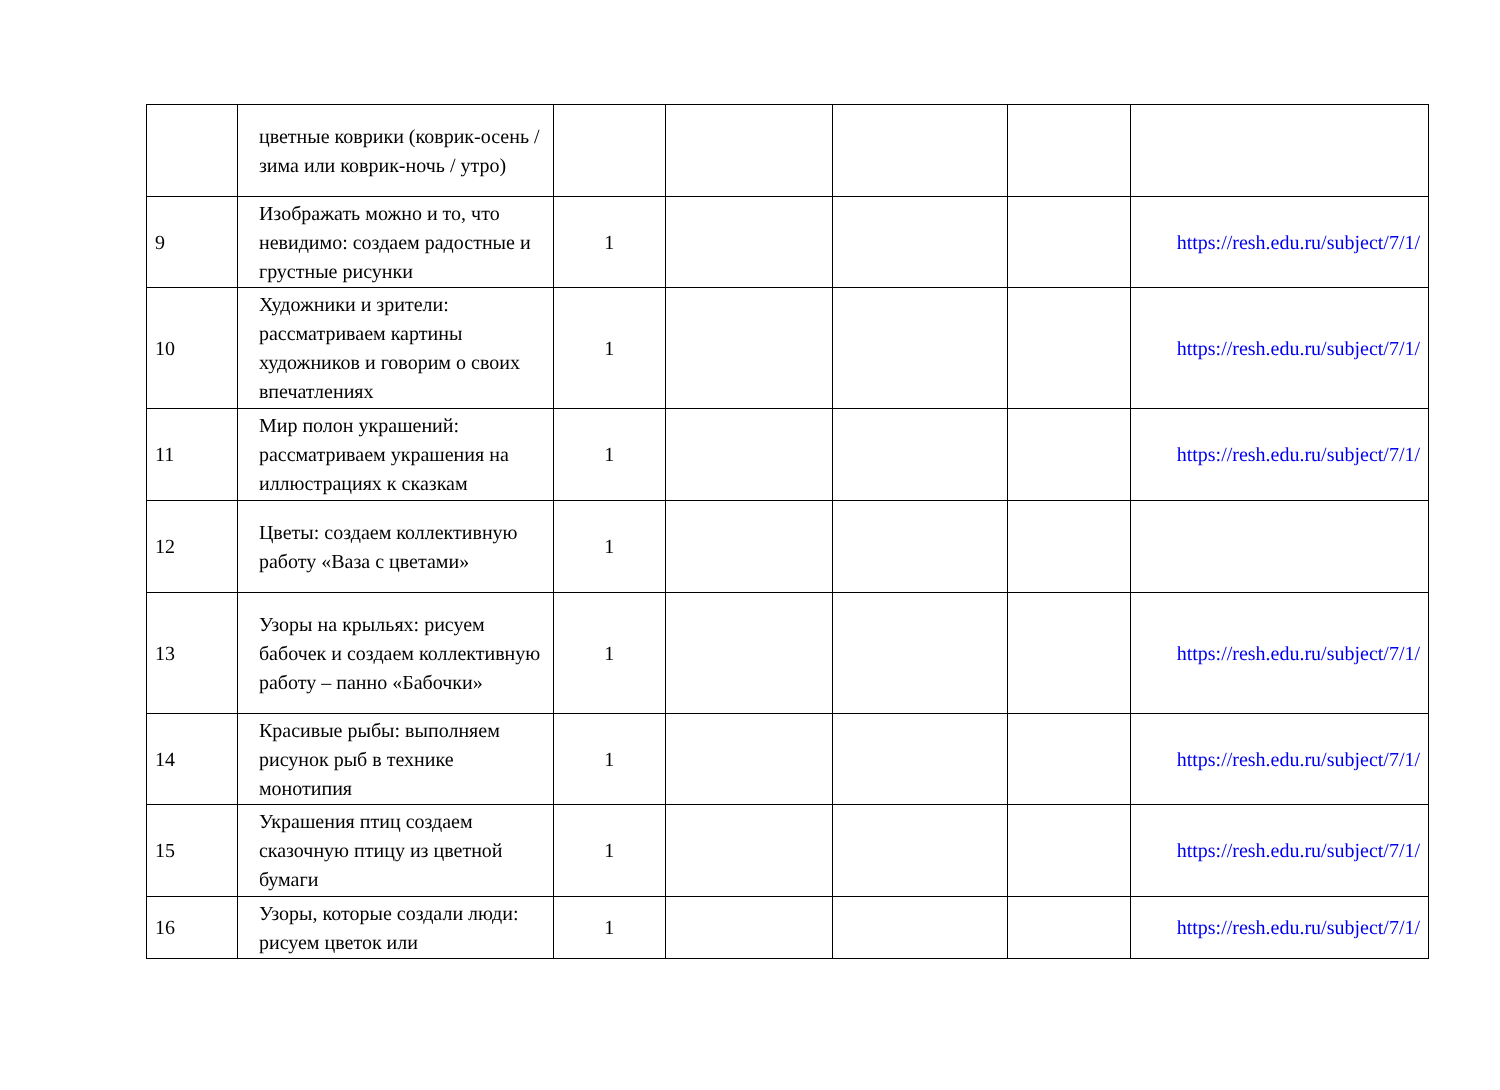| | цветные коврики (коврик-осень / зима или коврик-ночь / утро) | | | | | |
| 9 | Изображать можно и то, что невидимо: создаем радостные и грустные рисунки | 1 | | | | https://resh.edu.ru/subject/7/1/ |
| 10 | Художники и зрители: рассматриваем картины художников и говорим о своих впечатлениях | 1 | | | | https://resh.edu.ru/subject/7/1/ |
| 11 | Мир полон украшений: рассматриваем украшения на иллюстрациях к сказкам | 1 | | | | https://resh.edu.ru/subject/7/1/ |
| 12 | Цветы: создаем коллективную работу «Ваза с цветами» | 1 | | | | |
| 13 | Узоры на крыльях: рисуем бабочек и создаем коллективную работу – панно «Бабочки» | 1 | | | | https://resh.edu.ru/subject/7/1/ |
| 14 | Красивые рыбы: выполняем рисунок рыб в технике монотипия | 1 | | | | https://resh.edu.ru/subject/7/1/ |
| 15 | Украшения птиц создаем сказочную птицу из цветной бумаги | 1 | | | | https://resh.edu.ru/subject/7/1/ |
| 16 | Узоры, которые создали люди: рисуем цветок или | 1 | | | | https://resh.edu.ru/subject/7/1/ |